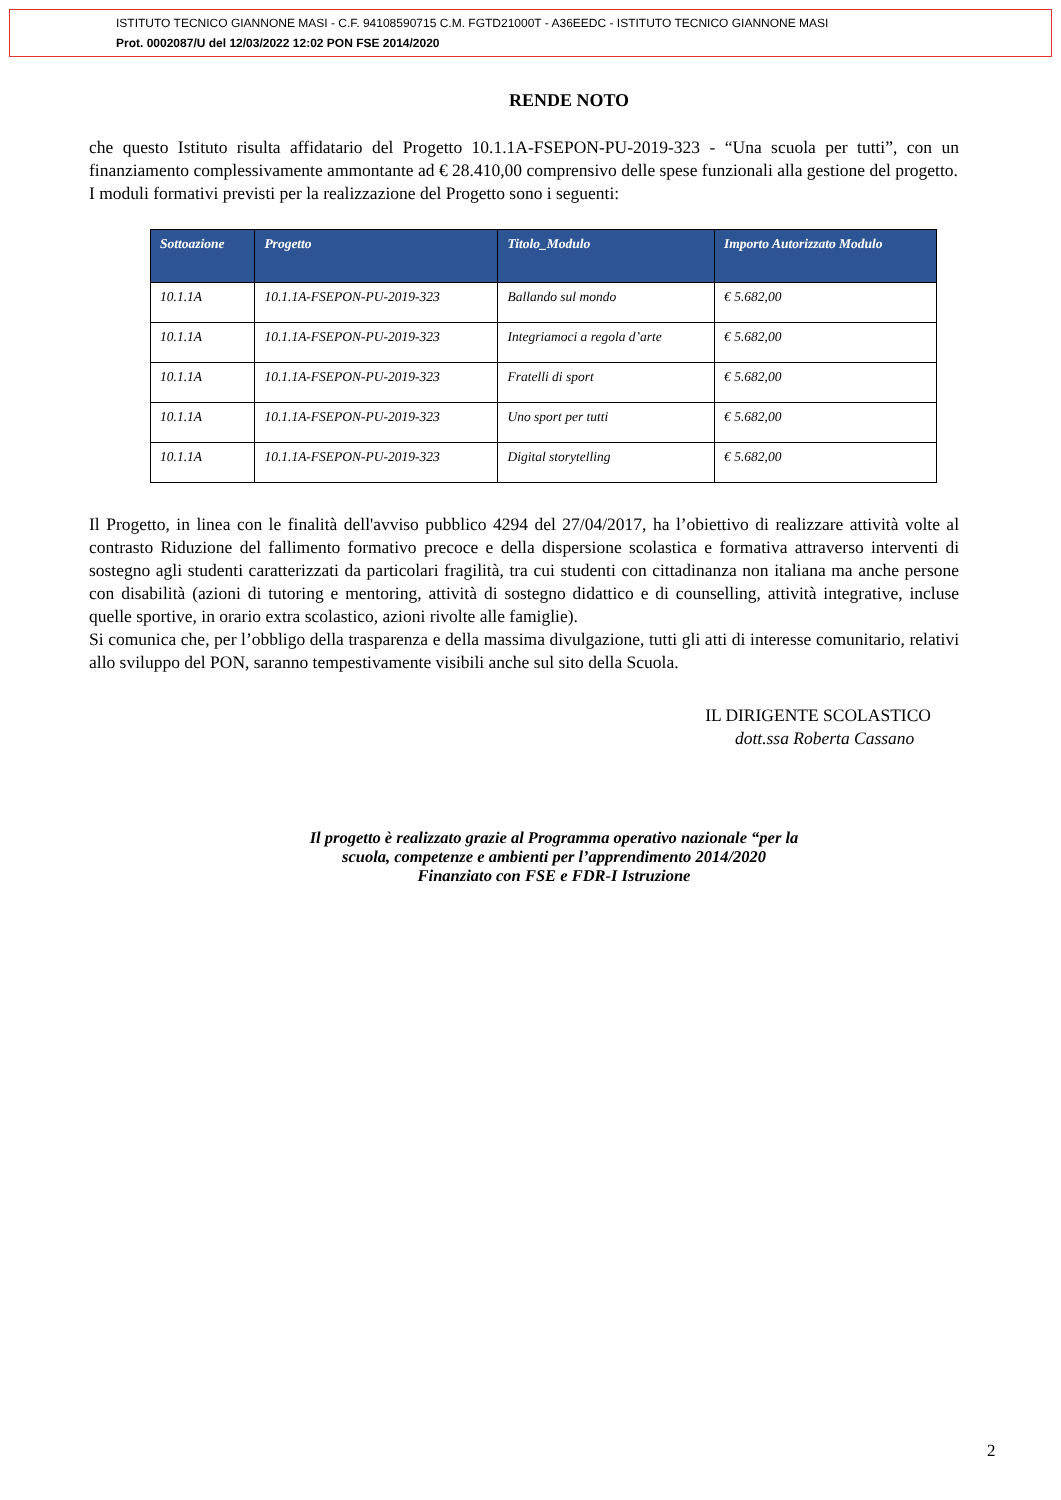ISTITUTO TECNICO GIANNONE MASI - C.F. 94108590715 C.M. FGTD21000T - A36EEDC - ISTITUTO TECNICO GIANNONE MASI
Prot. 0002087/U del 12/03/2022 12:02 PON FSE 2014/2020
RENDE NOTO
che questo Istituto risulta affidatario del Progetto 10.1.1A-FSEPON-PU-2019-323 - “Una scuola per tutti”, con un finanziamento complessivamente ammontante ad € 28.410,00 comprensivo delle spese funzionali alla gestione del progetto.
I moduli formativi previsti per la realizzazione del Progetto sono i seguenti:
| Sottoazione | Progetto | Titolo_Modulo | Importo Autorizzato Modulo |
| --- | --- | --- | --- |
| 10.1.1A | 10.1.1A-FSEPON-PU-2019-323 | Ballando sul mondo | € 5.682,00 |
| 10.1.1A | 10.1.1A-FSEPON-PU-2019-323 | Integriamoci a regola d’arte | € 5.682,00 |
| 10.1.1A | 10.1.1A-FSEPON-PU-2019-323 | Fratelli di sport | € 5.682,00 |
| 10.1.1A | 10.1.1A-FSEPON-PU-2019-323 | Uno sport per tutti | € 5.682,00 |
| 10.1.1A | 10.1.1A-FSEPON-PU-2019-323 | Digital storytelling | € 5.682,00 |
Il Progetto, in linea con le finalità dell'avviso pubblico 4294 del 27/04/2017, ha l’obiettivo di realizzare attività volte al contrasto Riduzione del fallimento formativo precoce e della dispersione scolastica e formativa attraverso interventi di sostegno agli studenti caratterizzati da particolari fragilità, tra cui studenti con cittadinanza non italiana ma anche persone con disabilità (azioni di tutoring e mentoring, attività di sostegno didattico e di counselling, attività integrative, incluse quelle sportive, in orario extra scolastico, azioni rivolte alle famiglie).
Si comunica che, per l’obbligo della trasparenza e della massima divulgazione, tutti gli atti di interesse comunitario, relativi allo sviluppo del PON, saranno tempestivamente visibili anche sul sito della Scuola.
IL DIRIGENTE SCOLASTICO
dott.ssa Roberta Cassano
Il progetto è realizzato grazie al Programma operativo nazionale “per la
scuola, competenze e ambienti per l’apprendimento 2014/2020
Finanziato con FSE e FDR-I Istruzione
2